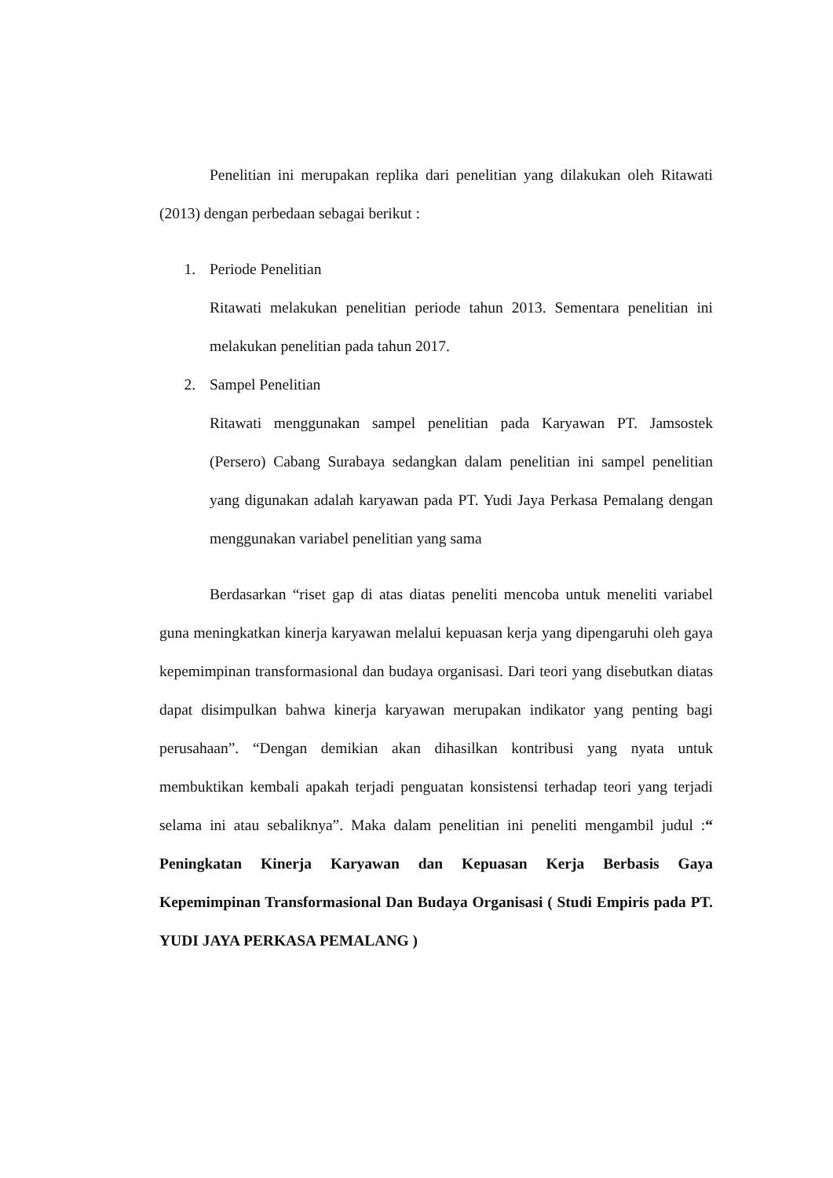Penelitian ini merupakan replika dari penelitian yang dilakukan oleh Ritawati (2013) dengan perbedaan sebagai berikut :
1. Periode Penelitian
Ritawati melakukan penelitian periode tahun 2013. Sementara penelitian ini melakukan penelitian pada tahun 2017.
2. Sampel Penelitian
Ritawati menggunakan sampel penelitian pada Karyawan PT. Jamsostek (Persero) Cabang Surabaya sedangkan dalam penelitian ini sampel penelitian yang digunakan adalah karyawan pada PT. Yudi Jaya Perkasa Pemalang dengan menggunakan variabel penelitian yang sama
Berdasarkan “riset gap di atas diatas peneliti mencoba untuk meneliti variabel guna meningkatkan kinerja karyawan melalui kepuasan kerja yang dipengaruhi oleh gaya kepemimpinan transformasional dan budaya organisasi. Dari teori yang disebutkan diatas dapat disimpulkan bahwa kinerja karyawan merupakan indikator yang penting bagi perusahaan”. “Dengan demikian akan dihasilkan kontribusi yang nyata untuk membuktikan kembali apakah terjadi penguatan konsistensi terhadap teori yang terjadi selama ini atau sebaliknya”. Maka dalam penelitian ini peneliti mengambil judul :“ Peningkatan Kinerja Karyawan dan Kepuasan Kerja Berbasis Gaya Kepemimpinan Transformasional Dan Budaya Organisasi ( Studi Empiris pada PT. YUDI JAYA PERKASA PEMALANG )